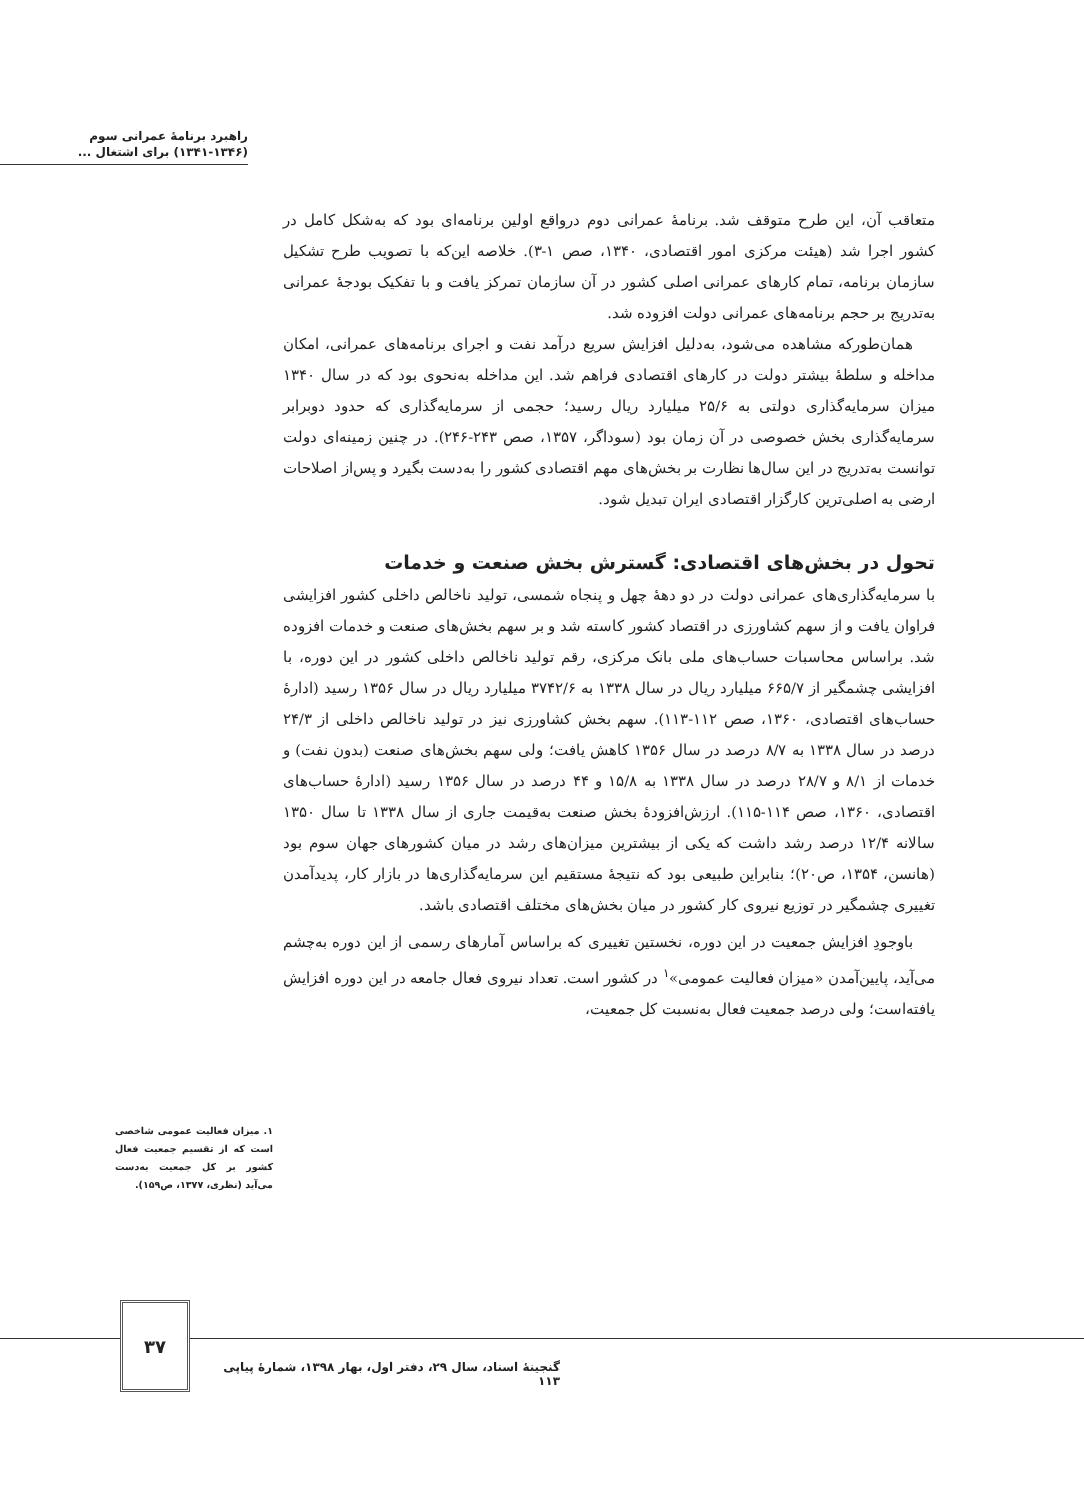راهبرد برنامهٔ عمرانی سوم
(۱۳۴۱-۱۳۴۶) برای اشتغال ...
متعاقب آن، این طرح متوقف شد. برنامهٔ عمرانی دوم درواقع اولین برنامه‌ای بود که به‌شکل کامل در کشور اجرا شد (هیئت مرکزی امور اقتصادی، ۱۳۴۰، صص ۱-۳). خلاصه این‌که با تصویب طرح تشکیل سازمان برنامه، تمام کارهای عمرانی اصلی کشور در آن سازمان تمرکز یافت و با تفکیک بودجهٔ عمرانی به‌تدریج بر حجم برنامه‌های عمرانی دولت افزوده شد.
همان‌طورکه مشاهده می‌شود، به‌دلیل افزایش سریع درآمد نفت و اجرای برنامه‌های عمرانی، امکان مداخله و سلطهٔ بیشتر دولت در کارهای اقتصادی فراهم شد. این مداخله به‌نحوی بود که در سال ۱۳۴۰ میزان سرمایه‌گذاری دولتی به ۲۵/۶ میلیارد ریال رسید؛ حجمی از سرمایه‌گذاری که حدود دوبرابر سرمایه‌گذاری بخش خصوصی در آن زمان بود (سوداگر، ۱۳۵۷، صص ۲۴۳-۲۴۶). در چنین زمینه‌ای دولت توانست به‌تدریج در این سال‌ها نظارت بر بخش‌های مهم اقتصادی کشور را به‌دست بگیرد و پس‌از اصلاحات ارضی به اصلی‌ترین کارگزار اقتصادی ایران تبدیل شود.
تحول در بخش‌های اقتصادی: گسترش بخش صنعت و خدمات
با سرمایه‌گذاری‌های عمرانی دولت در دو دههٔ چهل و پنجاه شمسی، تولید ناخالص داخلی کشور افزایشی فراوان یافت و از سهم کشاورزی در اقتصاد کشور کاسته شد و بر سهم بخش‌های صنعت و خدمات افزوده شد. براساس محاسبات حساب‌های ملی بانک مرکزی، رقم تولید ناخالص داخلی کشور در این دوره، با افزایشی چشمگیر از ۶۶۵/۷ میلیارد ریال در سال ۱۳۳۸ به ۳۷۴۲/۶ میلیارد ریال در سال ۱۳۵۶ رسید (ادارهٔ حساب‌های اقتصادی، ۱۳۶۰، صص ۱۱۲-۱۱۳). سهم بخش کشاورزی نیز در تولید ناخالص داخلی از ۲۴/۳ درصد در سال ۱۳۳۸ به ۸/۷ درصد در سال ۱۳۵۶ کاهش یافت؛ ولی سهم بخش‌های صنعت (بدون نفت) و خدمات از ۸/۱ و ۲۸/۷ درصد در سال ۱۳۳۸ به ۱۵/۸ و ۴۴ درصد در سال ۱۳۵۶ رسید (ادارهٔ حساب‌های اقتصادی، ۱۳۶۰، صص ۱۱۴-۱۱۵). ارزش‌افزودهٔ بخش صنعت به‌قیمت جاری از سال ۱۳۳۸ تا سال ۱۳۵۰ سالانه ۱۲/۴ درصد رشد داشت که یکی از بیشترین میزان‌های رشد در میان کشورهای جهان سوم بود (هانسن، ۱۳۵۴، ص۲۰)؛ بنابراین طبیعی بود که نتیجهٔ مستقیم این سرمایه‌گذاری‌ها در بازار کار، پدیدآمدن تغییری چشمگیر در توزیع نیروی کار کشور در میان بخش‌های مختلف اقتصادی باشد.
باوجودِ افزایش جمعیت در این دوره، نخستین تغییری که براساس آمارهای رسمی از این دوره به‌چشم می‌آید، پایین‌آمدن «میزان فعالیت عمومی»<sup>۱</sup> در کشور است. تعداد نیروی فعال جامعه در این دوره افزایش یافته‌است؛ ولی درصد جمعیت فعال به‌نسبت کل جمعیت،
۱. میزان فعالیت عمومی شاخصی است که از تقسیم جمعیت فعال کشور بر کل جمعیت به‌دست می‌آید (نظری، ۱۳۷۷، ص۱۵۹).
۳۷
گنجینهٔ اسناد، سال ۲۹، دفتر اول، بهار ۱۳۹۸، شمارهٔ پیاپی ۱۱۳